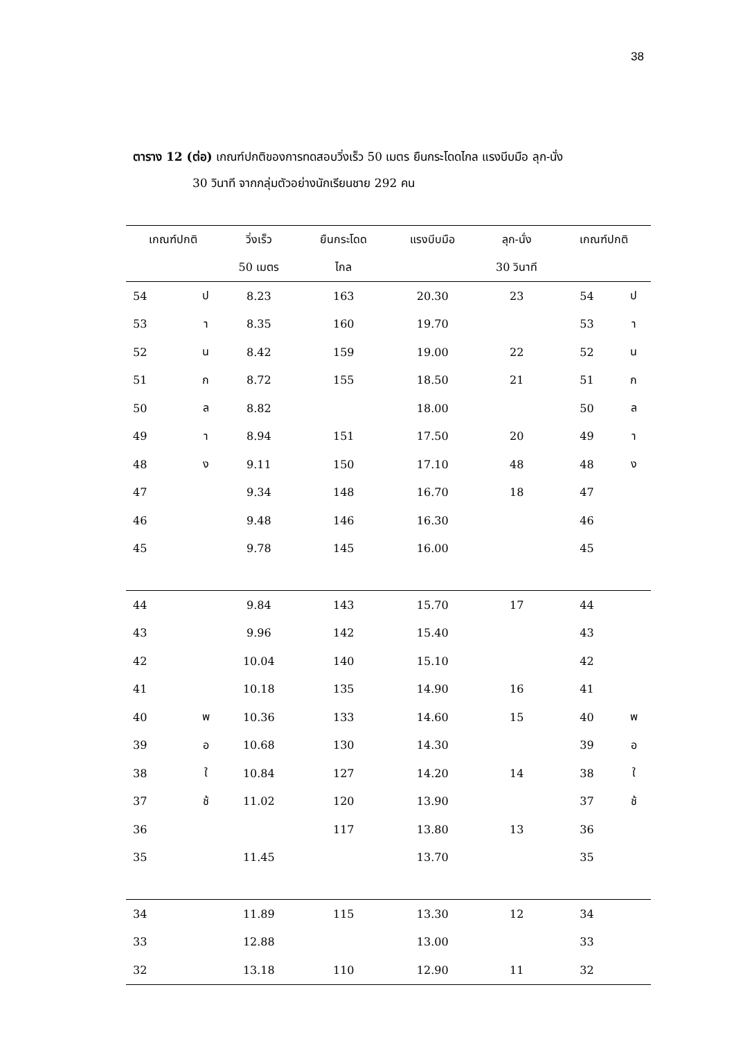38
ตาราง 12 (ต่อ) เกณฑ์ปกติของการทดสอบวิ่งเร็ว 50 เมตร ยืนกระโดดไกล แรงบีบมือ ลุก-นั่ง
30 วินาที จากกลุ่มตัวอย่างนักเรียนชาย 292 คน
| เกณฑ์ปกติ | | วิ่งเร็ว | ยืนกระโดด | แรงบีบมือ | ลุก-นั่ง | เกณฑ์ปกติ | |
| --- | --- | --- | --- | --- | --- | --- | --- |
| | | 50 เมตร | ไกล | | 30 วินาที | | |
| 54 | ป | 8.23 | 163 | 20.30 | 23 | 54 | ป |
| 53 | า | 8.35 | 160 | 19.70 | | 53 | า |
| 52 | น | 8.42 | 159 | 19.00 | 22 | 52 | น |
| 51 | ก | 8.72 | 155 | 18.50 | 21 | 51 | ก |
| 50 | ล | 8.82 | | 18.00 | | 50 | ล |
| 49 | า | 8.94 | 151 | 17.50 | 20 | 49 | า |
| 48 | ง | 9.11 | 150 | 17.10 | 48 | 48 | ง |
| 47 | | 9.34 | 148 | 16.70 | 18 | 47 | |
| 46 | | 9.48 | 146 | 16.30 | | 46 | |
| 45 | | 9.78 | 145 | 16.00 | | 45 | |
| 44 | | 9.84 | 143 | 15.70 | 17 | 44 | |
| 43 | | 9.96 | 142 | 15.40 | | 43 | |
| 42 | | 10.04 | 140 | 15.10 | | 42 | |
| 41 | | 10.18 | 135 | 14.90 | 16 | 41 | |
| 40 | พ | 10.36 | 133 | 14.60 | 15 | 40 | พ |
| 39 | อ | 10.68 | 130 | 14.30 | | 39 | อ |
| 38 | ใ | 10.84 | 127 | 14.20 | 14 | 38 | ใ |
| 37 | ช้ | 11.02 | 120 | 13.90 | | 37 | ช้ |
| 36 | | | 117 | 13.80 | 13 | 36 | |
| 35 | | 11.45 | | 13.70 | | 35 | |
| 34 | | 11.89 | 115 | 13.30 | 12 | 34 | |
| 33 | | 12.88 | | 13.00 | | 33 | |
| 32 | | 13.18 | 110 | 12.90 | 11 | 32 | |